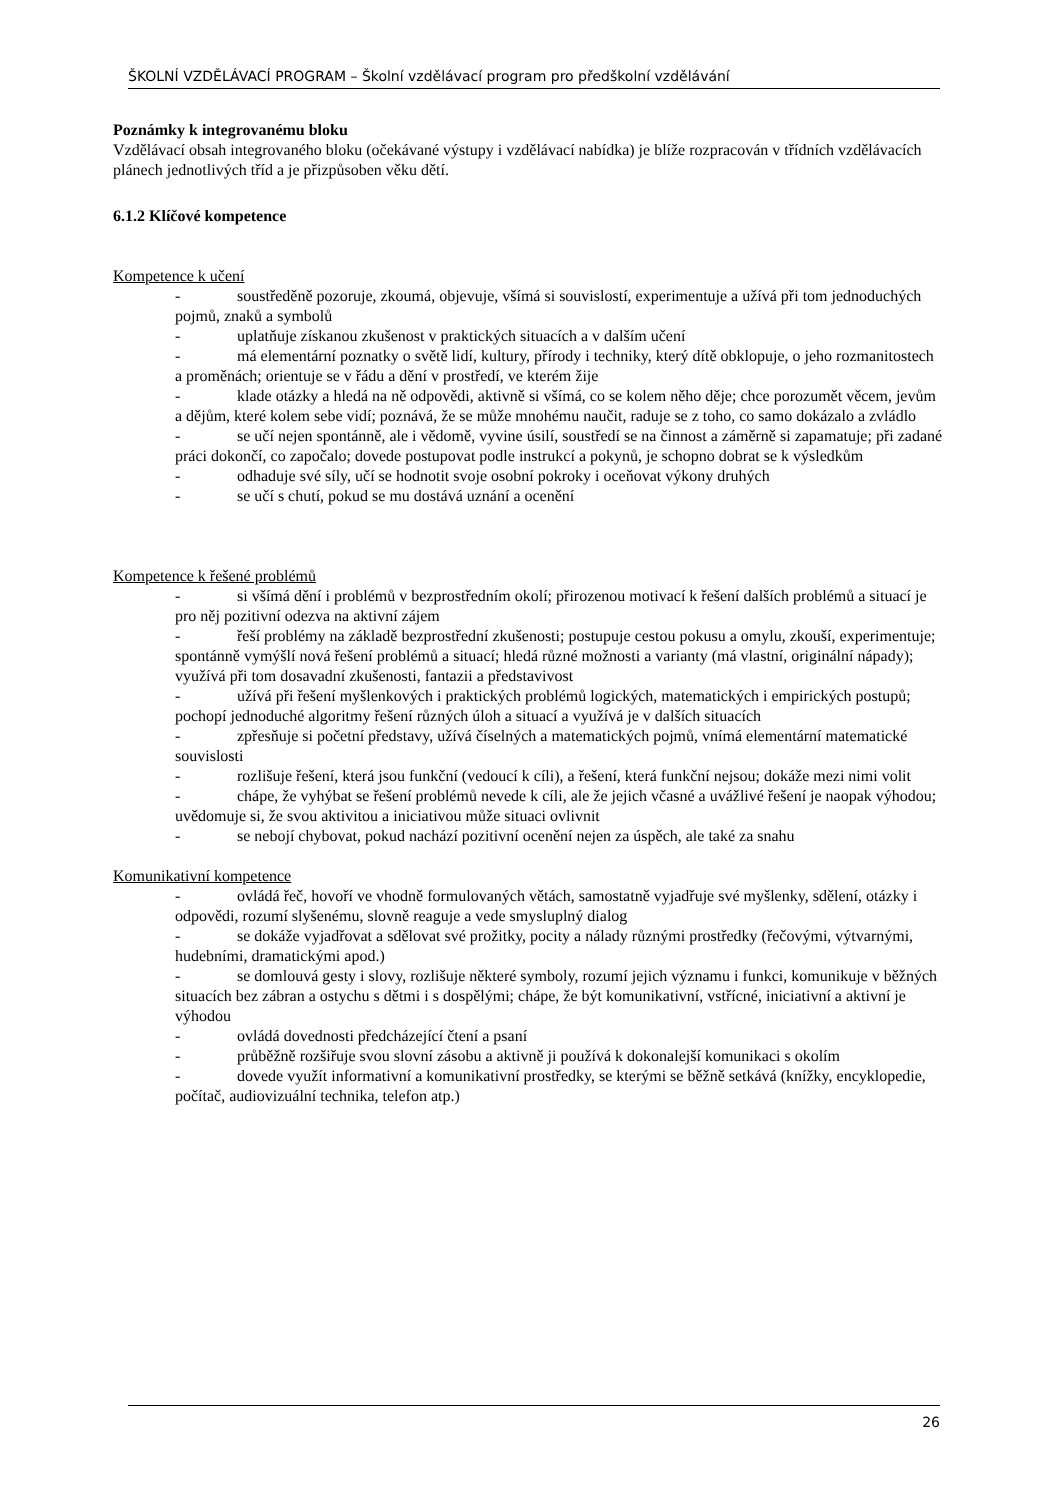ŠKOLNÍ VZDĚLÁVACÍ PROGRAM – Školní vzdělávací program pro předškolní vzdělávání
Poznámky k integrovanému bloku
Vzdělávací obsah integrovaného bloku (očekávané výstupy i vzdělávací nabídka) je blíže rozpracován v třídních vzdělávacích plánech jednotlivých tříd a je přizpůsoben věku dětí.
6.1.2 Klíčové kompetence
Kompetence k učení
- soustředěně pozoruje, zkoumá, objevuje, všímá si souvislostí, experimentuje a užívá při tom jednoduchých pojmů, znaků a symbolů
- uplatňuje získanou zkušenost v praktických situacích a v dalším učení
- má elementární poznatky o světě lidí, kultury, přírody i techniky, který dítě obklopuje, o jeho rozmanitostech a proměnách; orientuje se v řádu a dění v prostředí, ve kterém žije
- klade otázky a hledá na ně odpovědi, aktivně si všímá, co se kolem něho děje; chce porozumět věcem, jevům a dějům, které kolem sebe vidí; poznává, že se může mnohému naučit, raduje se z toho, co samo dokázalo a zvládlo
- se učí nejen spontánně, ale i vědomě, vyvine úsilí, soustředí se na činnost a záměrně si zapamatuje; při zadané práci dokončí, co započalo; dovede postupovat podle instrukcí a pokynů, je schopno dobrat se k výsledkům
- odhaduje své síly, učí se hodnotit svoje osobní pokroky i oceňovat výkony druhých
- se učí s chutí, pokud se mu dostává uznání a ocenění
Kompetence k řešené problémů
- si všímá dění i problémů v bezprostředním okolí; přirozenou motivací k řešení dalších problémů a situací je pro něj pozitivní odezva na aktivní zájem
- řeší problémy na základě bezprostřední zkušenosti; postupuje cestou pokusu a omylu, zkouší, experimentuje; spontánně vymýšlí nová řešení problémů a situací; hledá různé možnosti a varianty (má vlastní, originální nápady); využívá při tom dosavadní zkušenosti, fantazii a představivost
- užívá při řešení myšlenkových i praktických problémů logických, matematických i empirických postupů; pochopí jednoduché algoritmy řešení různých úloh a situací a využívá je v dalších situacích
- zpřesňuje si početní představy, užívá číselných a matematických pojmů, vnímá elementární matematické souvislosti
- rozlišuje řešení, která jsou funkční (vedoucí k cíli), a řešení, která funkční nejsou; dokáže mezi nimi volit
- chápe, že vyhýbat se řešení problémů nevede k cíli, ale že jejich včasné a uvážlivé řešení je naopak výhodou; uvědomuje si, že svou aktivitou a iniciativou může situaci ovlivnit
- se nebojí chybovat, pokud nachází pozitivní ocenění nejen za úspěch, ale také za snahu
Komunikativní kompetence
- ovládá řeč, hovoří ve vhodně formulovaných větách, samostatně vyjadřuje své myšlenky, sdělení, otázky i odpovědi, rozumí slyšenému, slovně reaguje a vede smysluplný dialog
- se dokáže vyjadřovat a sdělovat své prožitky, pocity a nálady různými prostředky (řečovými, výtvarnými, hudebními, dramatickými apod.)
- se domlouvá gesty i slovy, rozlišuje některé symboly, rozumí jejich významu i funkci, komunikuje v běžných situacích bez zábran a ostychu s dětmi i s dospělými; chápe, že být komunikativní, vstřícné, iniciativní a aktivní je výhodou
- ovládá dovednosti předcházející čtení a psaní
- průběžně rozšiřuje svou slovní zásobu a aktivně ji používá k dokonalejší komunikaci s okolím
- dovede využít informativní a komunikativní prostředky, se kterými se běžně setkává (knížky, encyklopedie, počítač, audiovizuální technika, telefon atp.)
26